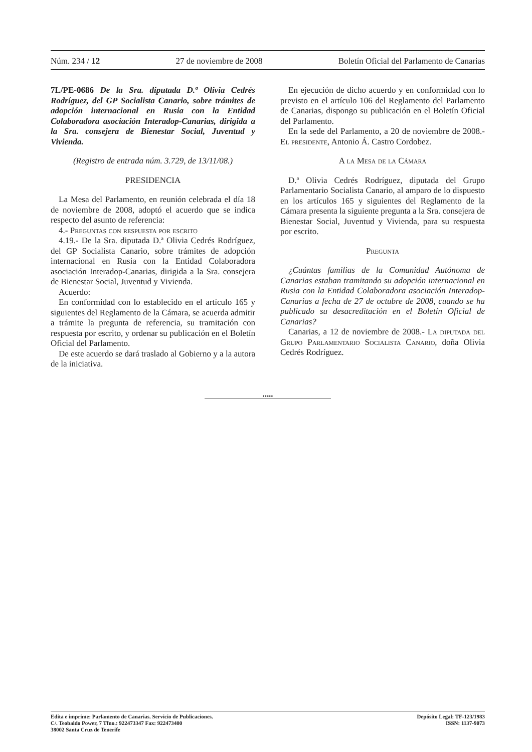Núm. 234 / 12 27 de noviembre de 2008 Boletín Oficial del Parlamento de Canarias
7L/PE-0686 De la Sra. diputada D.ª Olivia Cedrés Rodríguez, del GP Socialista Canario, sobre trámites de adopción internacional en Rusia con la Entidad Colaboradora asociación Interadop-Canarias, dirigida a la Sra. consejera de Bienestar Social, Juventud y Vivienda.
(Registro de entrada núm. 3.729, de 13/11/08.)
PRESIDENCIA
La Mesa del Parlamento, en reunión celebrada el día 18 de noviembre de 2008, adoptó el acuerdo que se indica respecto del asunto de referencia:
4.- Preguntas con respuesta por escrito
4.19.- De la Sra. diputada D.ª Olivia Cedrés Rodríguez, del GP Socialista Canario, sobre trámites de adopción internacional en Rusia con la Entidad Colaboradora asociación Interadop-Canarias, dirigida a la Sra. consejera de Bienestar Social, Juventud y Vivienda.
Acuerdo:
En conformidad con lo establecido en el artículo 165 y siguientes del Reglamento de la Cámara, se acuerda admitir a trámite la pregunta de referencia, su tramitación con respuesta por escrito, y ordenar su publicación en el Boletín Oficial del Parlamento.
De este acuerdo se dará traslado al Gobierno y a la autora de la iniciativa.
En ejecución de dicho acuerdo y en conformidad con lo previsto en el artículo 106 del Reglamento del Parlamento de Canarias, dispongo su publicación en el Boletín Oficial del Parlamento.
En la sede del Parlamento, a 20 de noviembre de 2008.- El presidente, Antonio Á. Castro Cordobez.
A la Mesa de la Cámara
D.ª Olivia Cedrés Rodríguez, diputada del Grupo Parlamentario Socialista Canario, al amparo de lo dispuesto en los artículos 165 y siguientes del Reglamento de la Cámara presenta la siguiente pregunta a la Sra. consejera de Bienestar Social, Juventud y Vivienda, para su respuesta por escrito.
Pregunta
¿Cuántas familias de la Comunidad Autónoma de Canarias estaban tramitando su adopción internacional en Rusia con la Entidad Colaboradora asociación Interadop-Canarias a fecha de 27 de octubre de 2008, cuando se ha publicado su desacreditación en el Boletín Oficial de Canarias?
Canarias, a 12 de noviembre de 2008.- La diputada del Grupo Parlamentario Socialista Canario, doña Olivia Cedrés Rodríguez.
•••••
Edita e imprime: Parlamento de Canarias. Servicio de Publicaciones.
C/. Teobaldo Power, 7 Tfno.: 922473347 Fax: 922473400
38002 Santa Cruz de Tenerife
Depósito Legal: TF-123/1983
ISSN: 1137-9073